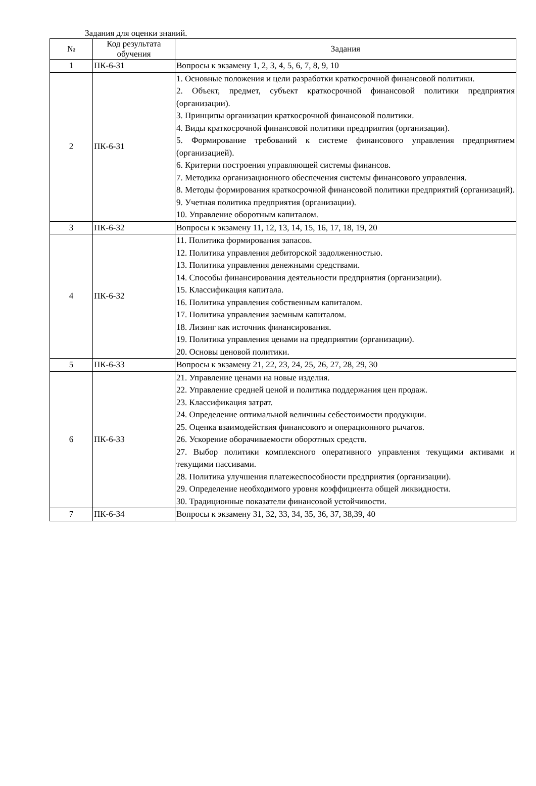Задания для оценки знаний.
| № | Код результата обучения | Задания |
| --- | --- | --- |
| 1 | ПК-6-З1 | Вопросы к экзамену 1, 2, 3, 4, 5, 6, 7, 8, 9, 10 |
| 2 | ПК-6-З1 | 1. Основные положения и цели разработки краткосрочной финансовой политики. 2. Объект, предмет, субъект краткосрочной финансовой политики предприятия (организации). 3. Принципы организации краткосрочной финансовой политики. 4. Виды краткосрочной финансовой политики предприятия (организации). 5. Формирование требований к системе финансового управления предприятием (организацией). 6. Критерии построения управляющей системы финансов. 7. Методика организационного обеспечения системы финансового управления. 8. Методы формирования краткосрочной финансовой политики предприятий (организаций). 9. Учетная политика предприятия (организации). 10. Управление оборотным капиталом. |
| 3 | ПК-6-З2 | Вопросы к экзамену 11, 12, 13, 14, 15, 16, 17, 18, 19, 20 |
| 4 | ПК-6-З2 | 11. Политика формирования запасов. 12. Политика управления дебиторской задолженностью. 13. Политика управления денежными средствами. 14. Способы финансирования деятельности предприятия (организации). 15. Классификация капитала. 16. Политика управления собственным капиталом. 17. Политика управления заемным капиталом. 18. Лизинг как источник финансирования. 19. Политика управления ценами на предприятии (организации). 20. Основы ценовой политики. |
| 5 | ПК-6-З3 | Вопросы к экзамену 21, 22, 23, 24, 25, 26, 27, 28, 29, 30 |
| 6 | ПК-6-З3 | 21. Управление ценами на новые изделия. 22. Управление средней ценой и политика поддержания цен продаж. 23. Классификация затрат. 24. Определение оптимальной величины себестоимости продукции. 25. Оценка взаимодействия финансового и операционного рычагов. 26. Ускорение оборачиваемости оборотных средств. 27. Выбор политики комплексного оперативного управления текущими активами и текущими пассивами. 28. Политика улучшения платежеспособности предприятия (организации). 29. Определение необходимого уровня коэффициента общей ликвидности. 30. Традиционные показатели финансовой устойчивости. |
| 7 | ПК-6-З4 | Вопросы к экзамену 31, 32, 33, 34, 35, 36, 37, 38,39, 40 |